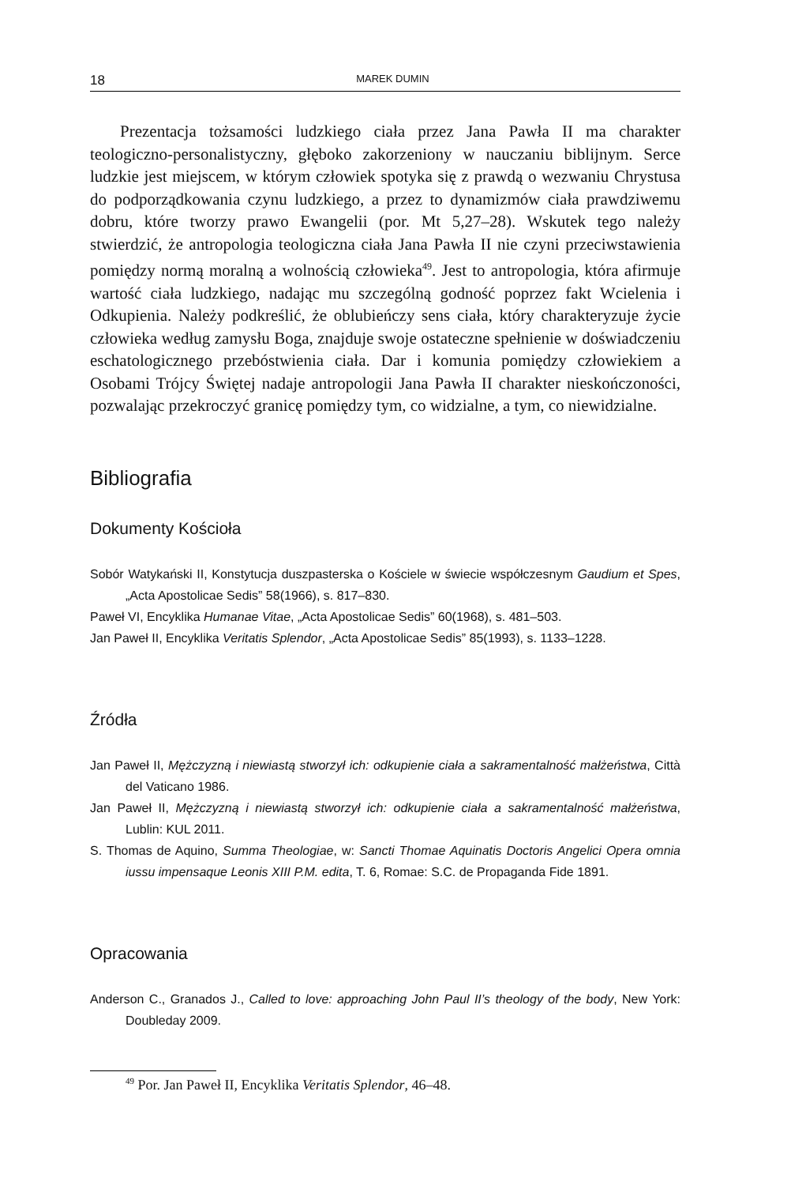18 MAREK DUMIN
Prezentacja tożsamości ludzkiego ciała przez Jana Pawła II ma charakter teologiczno-personalistyczny, głęboko zakorzeniony w nauczaniu biblijnym. Serce ludzkie jest miejscem, w którym człowiek spotyka się z prawdą o wezwaniu Chrystusa do podporządkowania czynu ludzkiego, a przez to dynamizmów ciała prawdziwemu dobru, które tworzy prawo Ewangelii (por. Mt 5,27–28). Wskutek tego należy stwierdzić, że antropologia teologiczna ciała Jana Pawła II nie czyni przeciwstawienia pomiędzy normą moralną a wolnością człowieka<sup>49</sup>. Jest to antropologia, która afirmuje wartość ciała ludzkiego, nadając mu szczególną godność poprzez fakt Wcielenia i Odkupienia. Należy podkreślić, że oblubieńczy sens ciała, który charakteryzuje życie człowieka według zamysłu Boga, znajduje swoje ostateczne spełnienie w doświadczeniu eschatologicznego przebóstwienia ciała. Dar i komunia pomiędzy człowiekiem a Osobami Trójcy Świętej nadaje antropologii Jana Pawła II charakter nieskończoności, pozwalając przekroczyć granicę pomiędzy tym, co widzialne, a tym, co niewidzialne.
Bibliografia
Dokumenty Kościoła
Sobór Watykański II, Konstytucja duszpasterska o Kościele w świecie współczesnym Gaudium et Spes, „Acta Apostolicae Sedis” 58(1966), s. 817–830.
Paweł VI, Encyklika Humanae Vitae, „Acta Apostolicae Sedis” 60(1968), s. 481–503.
Jan Paweł II, Encyklika Veritatis Splendor, „Acta Apostolicae Sedis” 85(1993), s. 1133–1228.
Źródła
Jan Paweł II, Mężczyzną i niewiastą stworzył ich: odkupienie ciała a sakramentalność małżeństwa, Città del Vaticano 1986.
Jan Paweł II, Mężczyzną i niewiastą stworzył ich: odkupienie ciała a sakramentalność małżeństwa, Lublin: KUL 2011.
S. Thomas de Aquino, Summa Theologiae, w: Sancti Thomae Aquinatis Doctoris Angelici Opera omnia iussu impensaque Leonis XIII P.M. edita, T. 6, Romae: S.C. de Propaganda Fide 1891.
Opracowania
Anderson C., Granados J., Called to love: approaching John Paul II’s theology of the body, New York: Doubleday 2009.
<sup>49</sup> Por. Jan Paweł II, Encyklika Veritatis Splendor, 46–48.